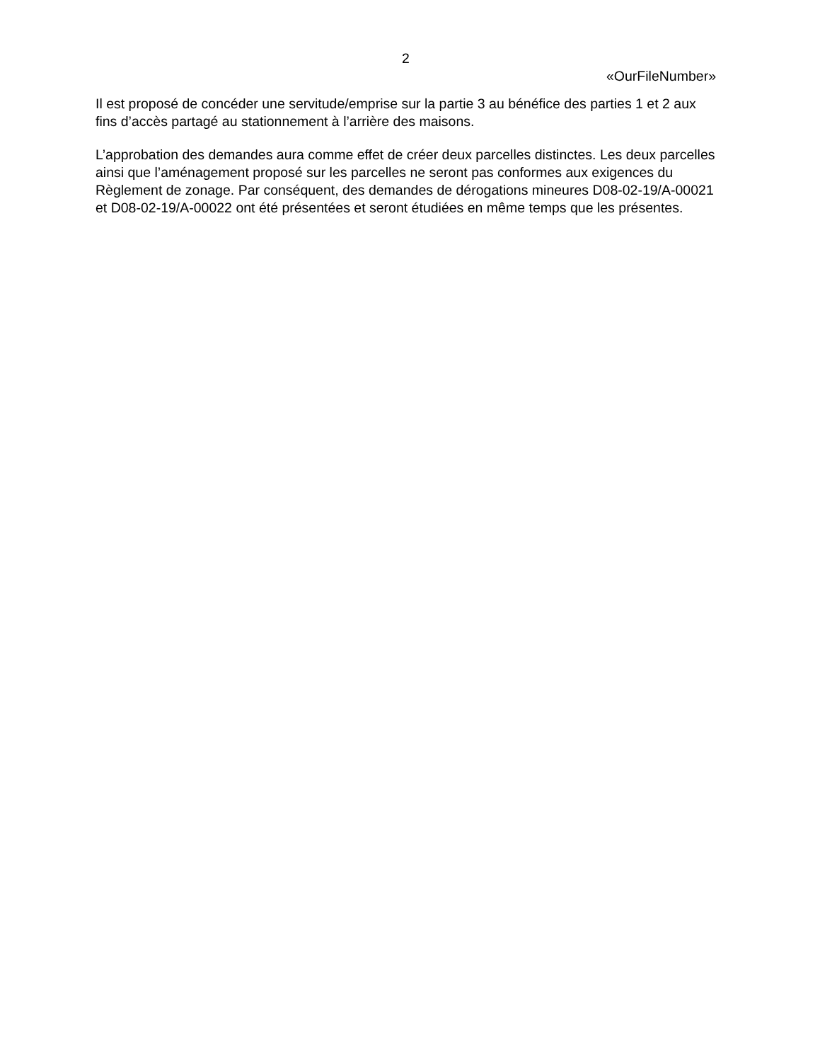2
«OurFileNumber»
Il est proposé de concéder une servitude/emprise sur la partie 3 au bénéfice des parties 1 et 2 aux fins d’accès partagé au stationnement à l’arrière des maisons.
L’approbation des demandes aura comme effet de créer deux parcelles distinctes. Les deux parcelles ainsi que l’aménagement proposé sur les parcelles ne seront pas conformes aux exigences du Règlement de zonage. Par conséquent, des demandes de dérogations mineures D08-02-19/A-00021 et D08-02-19/A-00022 ont été présentées et seront étudiées en même temps que les présentes.